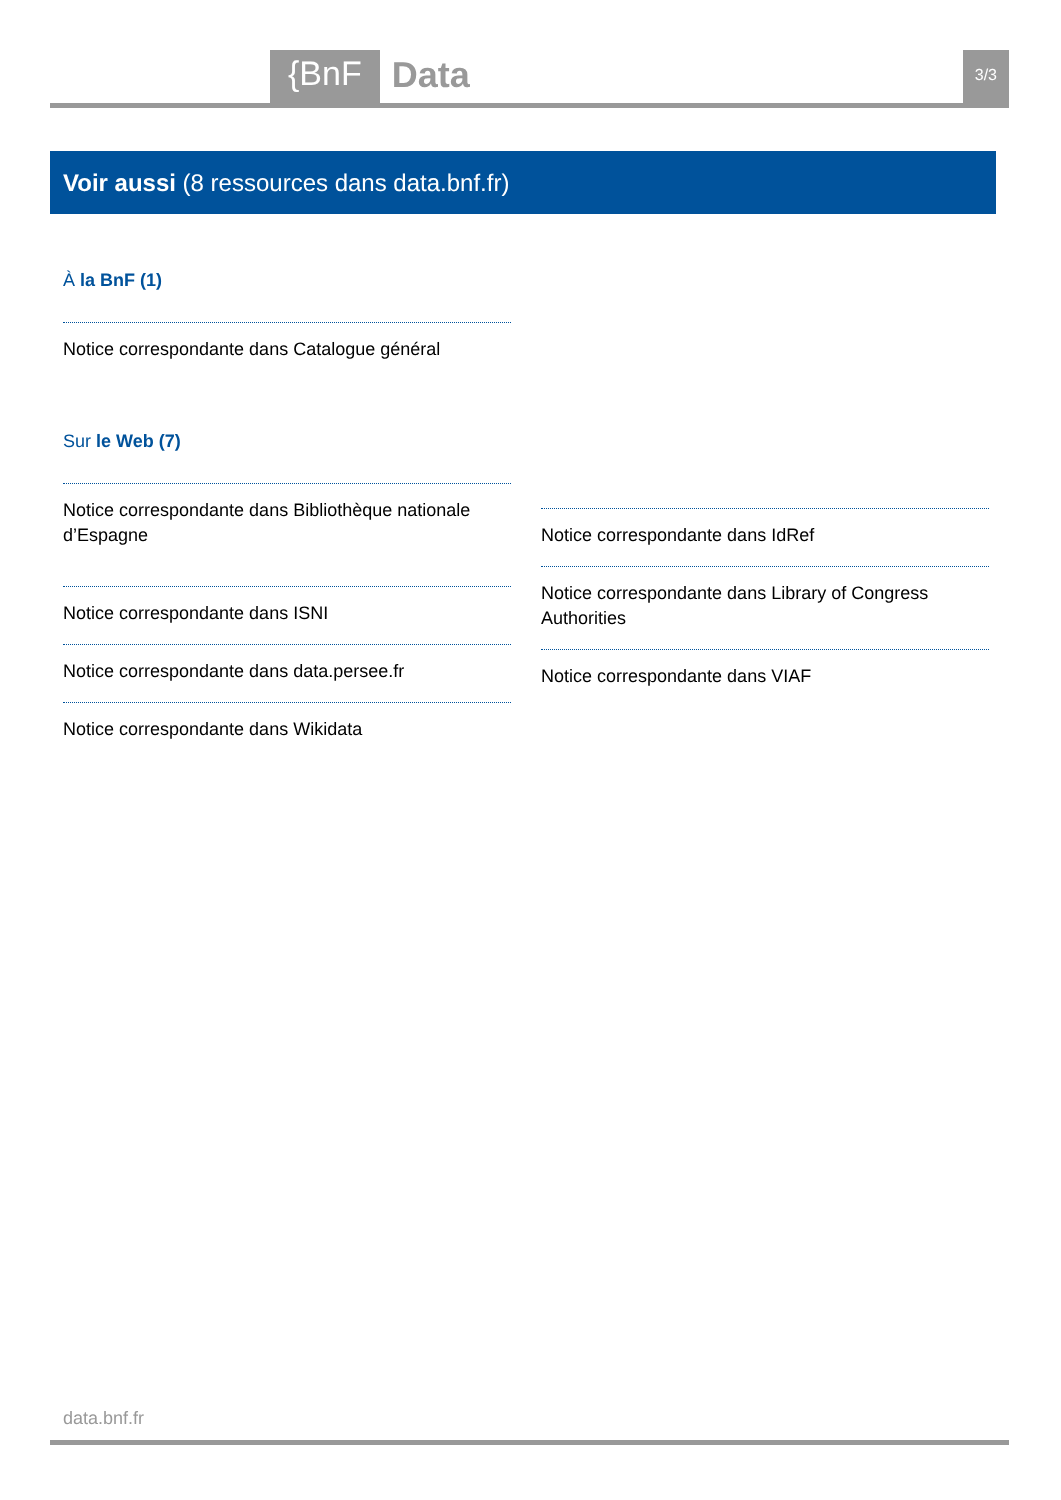{BnF Data 3/3
Voir aussi (8 ressources dans data.bnf.fr)
À la BnF (1)
Notice correspondante dans Catalogue général
Sur le Web (7)
Notice correspondante dans Bibliothèque nationale d’Espagne
Notice correspondante dans ISNI
Notice correspondante dans data.persee.fr
Notice correspondante dans Wikidata
Notice correspondante dans IdRef
Notice correspondante dans Library of Congress Authorities
Notice correspondante dans VIAF
data.bnf.fr